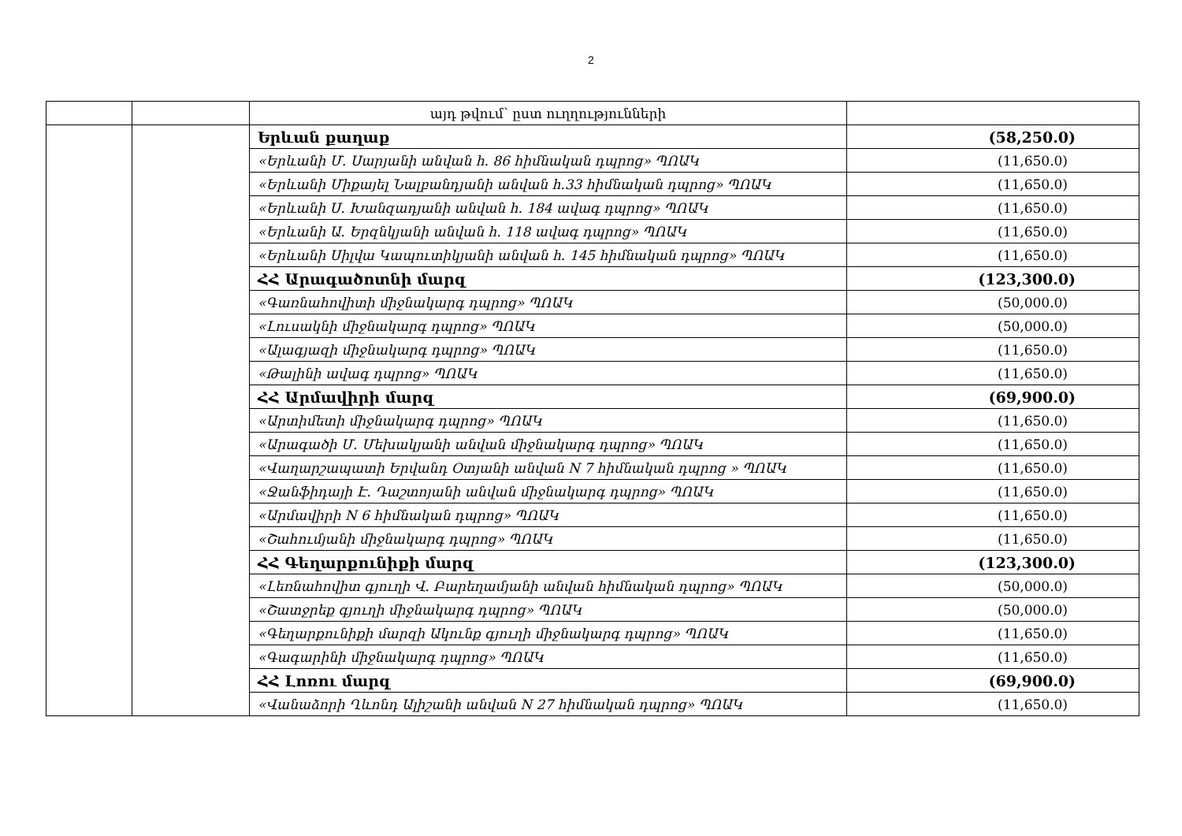2
| | | այդ թվում՝ ըստ ուղղությունների | |
| | | Երևան քաղաք | (58,250.0) |
| | | «Երևանի Մ. Սարյանի անվան հ. 86 հիմնական դպրոց» ՊՈԱԿ | (11,650.0) |
| | | «Երևանի Միքայել Նալբանդյանի անվան հ.33 հիմնական դպրոց» ՊՈԱԿ | (11,650.0) |
| | | «Երևանի Ս. Խանզադյանի անվան հ. 184 ավագ դպրոց» ՊՈԱԿ | (11,650.0) |
| | | «Երևանի Ա. Երզնկյանի անվան հ. 118 ավագ դպրոց» ՊՈԱԿ | (11,650.0) |
| | | «Երևանի Սիլվա Կապուտիկյանի անվան հ. 145 հիմնական դպրոց» ՊՈԱԿ | (11,650.0) |
| | | ՀՀ Արագածոտնի մարզ | (123,300.0) |
| | | «Գառնահովիտի միջնակարգ դպրոց» ՊՈԱԿ | (50,000.0) |
| | | «Լուսակնի միջնակարգ դպրոց» ՊՈԱԿ | (50,000.0) |
| | | «Ալագյազի միջնակարգ դպրոց» ՊՈԱԿ | (11,650.0) |
| | | «Թալինի ավագ դպրոց» ՊՈԱԿ | (11,650.0) |
| | | ՀՀ Արմավիրի մարզ | (69,900.0) |
| | | «Արտիմետի միջնակարգ դպրոց» ՊՈԱԿ | (11,650.0) |
| | | «Արագածի Մ. Մեխակյանի անվան միջնակարգ դպրոց» ՊՈԱԿ | (11,650.0) |
| | | «Վաղարշապատի Երվանդ Օտյանի անվան N 7 հիմնական դպրոց » ՊՈԱԿ | (11,650.0) |
| | | «Ջանֆիդայի Է. Դաշտոյանի անվան միջնակարգ դպրոց» ՊՈԱԿ | (11,650.0) |
| | | «Արմավիրի N 6 հիմնական դպրոց» ՊՈԱԿ | (11,650.0) |
| | | «Շահումյանի միջնակարգ դպրոց» ՊՈԱԿ | (11,650.0) |
| | | ՀՀ Գեղարքունիքի մարզ | (123,300.0) |
| | | «Լեռնահովիտ գյուղի Վ. Բարեղամյանի անվան հիմնական դպրոց» ՊՈԱԿ | (50,000.0) |
| | | «Շատջրեք գյուղի միջնակարգ դպրոց» ՊՈԱԿ | (50,000.0) |
| | | «Գեղարքունիքի մարզի Ակունք գյուղի միջնակարգ դպրոց» ՊՈԱԿ | (11,650.0) |
| | | «Գագարինի միջնակարգ դպրոց» ՊՈԱԿ | (11,650.0) |
| | | ՀՀ Լոռու մարզ | (69,900.0) |
| | | «Վանաձորի Ղևոնդ Ալիշանի անվան N 27 հիմնական դպրոց» ՊՈԱԿ | (11,650.0) |